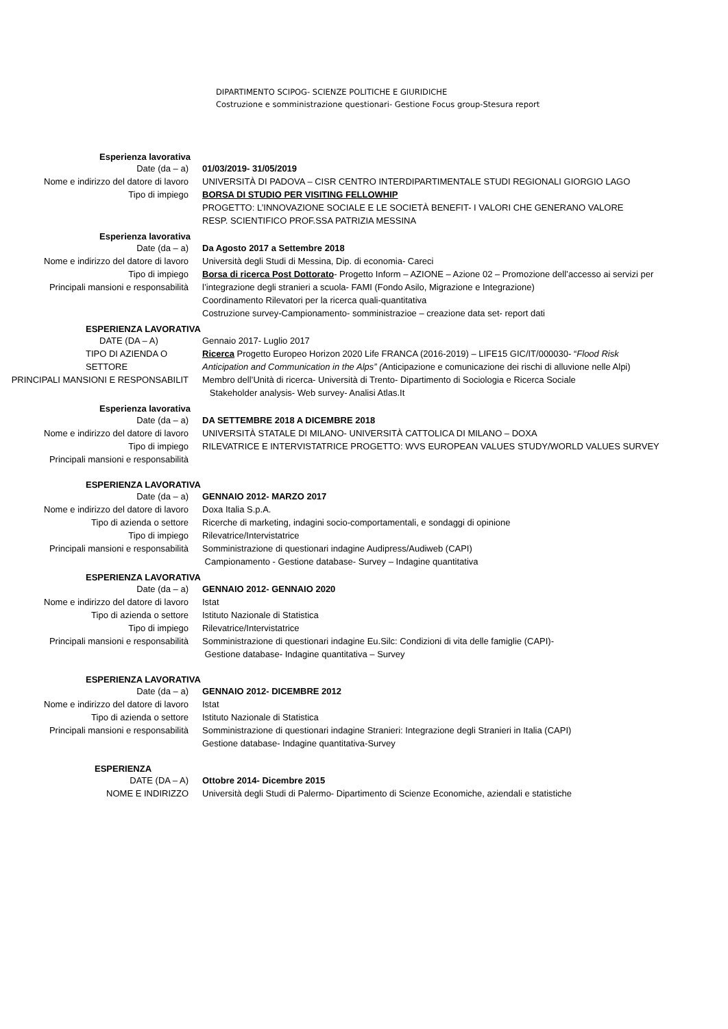DIPARTIMENTO SCIPOG- SCIENZE POLITICHE E GIURIDICHE
Costruzione e somministrazione questionari- Gestione Focus group-Stesura report
Esperienza lavorativa
Date (da – a) 01/03/2019- 31/05/2019
Nome e indirizzo del datore di lavoro UNIVERSITÀ DI PADOVA – CISR CENTRO INTERDIPARTIMENTALE STUDI REGIONALI GIORGIO LAGO
Tipo di impiego BORSA DI STUDIO PER VISITING FELLOWHIP
PROGETTO: L’INNOVAZIONE SOCIALE E LE SOCIETÀ BENEFIT- I VALORI CHE GENERANO VALORE
RESP. SCIENTIFICO PROF.SSA PATRIZIA MESSINA
Esperienza lavorativa
Date (da – a) Da Agosto 2017 a Settembre 2018
Nome e indirizzo del datore di lavoro Università degli Studi di Messina, Dip. di economia- Careci
Tipo di impiego
Principali mansioni e responsabilità
Borsa di ricerca Post Dottorato- Progetto Inform – AZIONE – Azione 02 – Promozione dell’accesso ai servizi per l’integrazione degli stranieri a scuola- FAMI (Fondo Asilo, Migrazione e Integrazione)
Coordinamento Rilevatori per la ricerca quali-quantitativa
Costruzione survey-Campionamento- somministrazioe – creazione data set- report dati
ESPERIENZA LAVORATIVA
DATE (DA – A) Gennaio 2017- Luglio 2017
TIPO DI AZIENDA O SETTORE Ricerca Progetto Europeo Horizon 2020 Life FRANCA (2016-2019) – LIFE15 GIC/IT/000030- “Flood Risk Anticipation and Communication in the Alps” (Anticipazione e comunicazione dei rischi di alluvione nelle Alpi)
PRINCIPALI MANSIONI E RESPONSABILIT Membro dell’Unità di ricerca- Università di Trento- Dipartimento di Sociologia e Ricerca Sociale
Stakeholder analysis- Web survey- Analisi Atlas.It
Esperienza lavorativa
Date (da – a) DA SETTEMBRE 2018 A DICEMBRE 2018
Nome e indirizzo del datore di lavoro UNIVERSITÀ STATALE DI MILANO- UNIVERSITÀ CATTOLICA DI MILANO – DOXA
Tipo di impiego
Principali mansioni e responsabilità
RILEVATRICE E INTERVISTATRICE PROGETTO: WVS EUROPEAN VALUES STUDY/WORLD VALUES SURVEY
ESPERIENZA LAVORATIVA
Date (da – a) GENNAIO 2012- MARZO 2017
Nome e indirizzo del datore di lavoro Doxa Italia S.p.A.
Tipo di azienda o settore Ricerche di marketing, indagini socio-comportamentali, e sondaggi di opinione
Tipo di impiego Rilevatrice/Intervistatrice
Principali mansioni e responsabilità Somministrazione di questionari indagine Audipress/Audiweb (CAPI)
Campionamento - Gestione database- Survey – Indagine quantitativa
ESPERIENZA LAVORATIVA
Date (da – a) GENNAIO 2012- GENNAIO 2020
Nome e indirizzo del datore di lavoro Istat
Tipo di azienda o settore Istituto Nazionale di Statistica
Tipo di impiego Rilevatrice/Intervistatrice
Principali mansioni e responsabilità Somministrazione di questionari indagine Eu.Silc: Condizioni di vita delle famiglie (CAPI)-
Gestione database- Indagine quantitativa – Survey
ESPERIENZA LAVORATIVA
Date (da – a) GENNAIO 2012- DICEMBRE 2012
Nome e indirizzo del datore di lavoro Istat
Tipo di azienda o settore Istituto Nazionale di Statistica
Principali mansioni e responsabilità Somministrazione di questionari indagine Stranieri: Integrazione degli Stranieri in Italia (CAPI)
Gestione database- Indagine quantitativa-Survey
ESPERIENZA
DATE (DA – A) Ottobre 2014- Dicembre 2015
NOME E INDIRIZZO Università degli Studi di Palermo- Dipartimento di Scienze Economiche, aziendali e statistiche